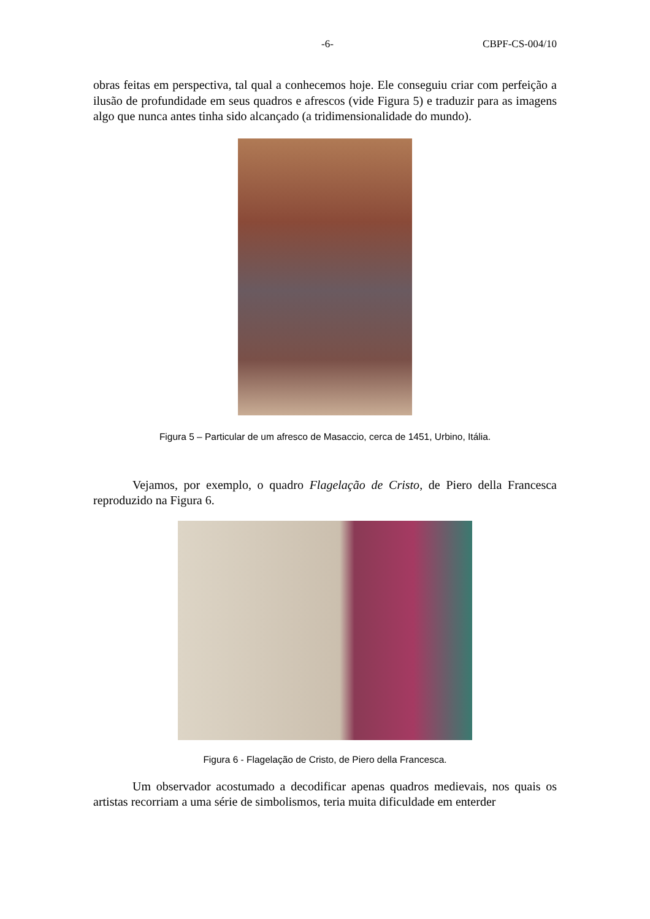-6- CBPF-CS-004/10
obras feitas em perspectiva, tal qual a conhecemos hoje. Ele conseguiu criar com perfeição a ilusão de profundidade em seus quadros e afrescos (vide Figura 5) e traduzir para as imagens algo que nunca antes tinha sido alcançado (a tridimensionalidade do mundo).
Figura 5 – Particular de um afresco de Masaccio, cerca de 1451, Urbino, Itália.
Vejamos, por exemplo, o quadro Flagelação de Cristo, de Piero della Francesca reproduzido na Figura 6.
Figura 6 - Flagelação de Cristo, de Piero della Francesca.
Um observador acostumado a decodificar apenas quadros medievais, nos quais os artistas recorriam a uma série de simbolismos, teria muita dificuldade em enterder